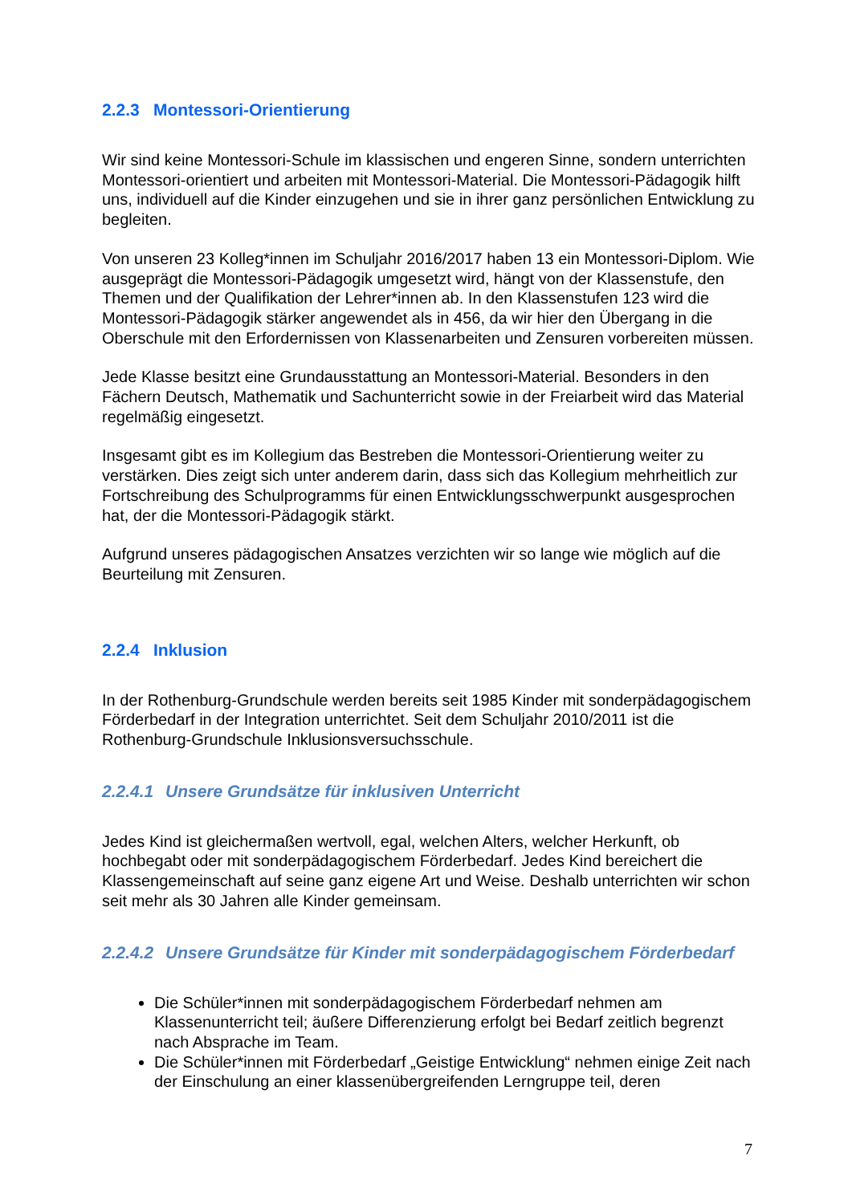2.2.3 Montessori-Orientierung
Wir sind keine Montessori-Schule im klassischen und engeren Sinne, sondern unterrichten Montessori-orientiert und arbeiten mit Montessori-Material. Die Montessori-Pädagogik hilft uns, individuell auf die Kinder einzugehen und sie in ihrer ganz persönlichen Entwicklung zu begleiten.
Von unseren 23 Kolleg*innen im Schuljahr 2016/2017 haben 13 ein Montessori-Diplom. Wie ausgeprägt die Montessori-Pädagogik umgesetzt wird, hängt von der Klassenstufe, den Themen und der Qualifikation der Lehrer*innen ab. In den Klassenstufen 123 wird die Montessori-Pädagogik stärker angewendet als in 456, da wir hier den Übergang in die Oberschule mit den Erfordernissen von Klassenarbeiten und Zensuren vorbereiten müssen.
Jede Klasse besitzt eine Grundausstattung an Montessori-Material. Besonders in den Fächern Deutsch, Mathematik und Sachunterricht sowie in der Freiarbeit wird das Material regelmäßig eingesetzt.
Insgesamt gibt es im Kollegium das Bestreben die Montessori-Orientierung weiter zu verstärken. Dies zeigt sich unter anderem darin, dass sich das Kollegium mehrheitlich zur Fortschreibung des Schulprogramms für einen Entwicklungsschwerpunkt ausgesprochen hat, der die Montessori-Pädagogik stärkt.
Aufgrund unseres pädagogischen Ansatzes verzichten wir so lange wie möglich auf die Beurteilung mit Zensuren.
2.2.4 Inklusion
In der Rothenburg-Grundschule werden bereits seit 1985 Kinder mit sonderpädagogischem Förderbedarf in der Integration unterrichtet. Seit dem Schuljahr 2010/2011 ist die Rothenburg-Grundschule Inklusionsversuchsschule.
2.2.4.1 Unsere Grundsätze für inklusiven Unterricht
Jedes Kind ist gleichermaßen wertvoll, egal, welchen Alters, welcher Herkunft, ob hochbegabt oder mit sonderpädagogischem Förderbedarf. Jedes Kind bereichert die Klassengemeinschaft auf seine ganz eigene Art und Weise. Deshalb unterrichten wir schon seit mehr als 30 Jahren alle Kinder gemeinsam.
2.2.4.2 Unsere Grundsätze für Kinder mit sonderpädagogischem Förderbedarf
Die Schüler*innen mit sonderpädagogischem Förderbedarf nehmen am Klassenunterricht teil; äußere Differenzierung erfolgt bei Bedarf zeitlich begrenzt nach Absprache im Team.
Die Schüler*innen mit Förderbedarf „Geistige Entwicklung“ nehmen einige Zeit nach der Einschulung an einer klassenübergreifenden Lerngruppe teil, deren
7